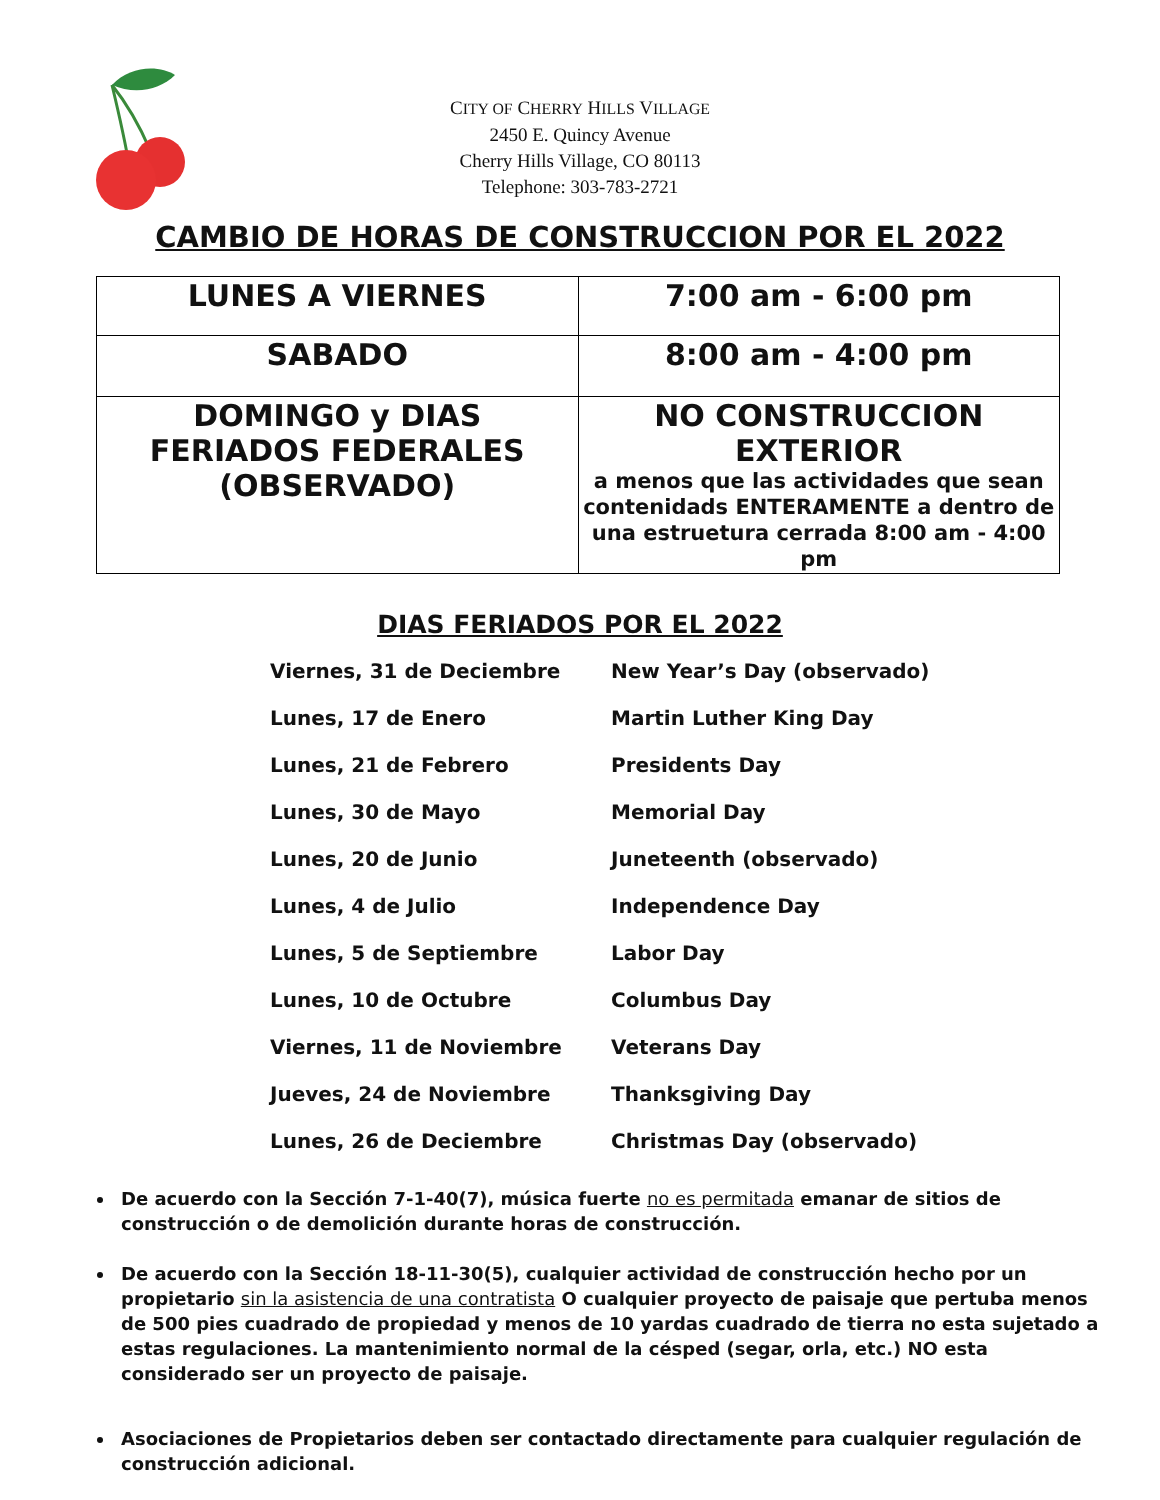CITY OF CHERRY HILLS VILLAGE
2450 E. Quincy Avenue
Cherry Hills Village, CO 80113
Telephone: 303-783-2721
CAMBIO DE HORAS DE CONSTRUCCION POR EL 2022
| LUNES A VIERNES | 7:00 am - 6:00 pm |
| SABADO | 8:00 am - 4:00 pm |
| DOMINGO y DIAS FERIADOS FEDERALES (OBSERVADO) | NO CONSTRUCCION EXTERIOR a menos que las actividades que sean contenidads ENTERAMENTE a dentro de una estruetura cerrada 8:00 am - 4:00 pm |
DIAS FERIADOS POR EL 2022
| Viernes, 31 de Deciembre | New Year’s Day (observado) |
| Lunes, 17 de Enero | Martin Luther King Day |
| Lunes, 21 de Febrero | Presidents Day |
| Lunes, 30 de Mayo | Memorial Day |
| Lunes, 20 de Junio | Juneteenth (observado) |
| Lunes, 4 de Julio | Independence Day |
| Lunes, 5 de Septiembre | Labor Day |
| Lunes, 10 de Octubre | Columbus Day |
| Viernes, 11 de Noviembre | Veterans Day |
| Jueves, 24 de Noviembre | Thanksgiving Day |
| Lunes, 26 de Deciembre | Christmas Day (observado) |
De acuerdo con la Sección 7-1-40(7), música fuerte no es permitada emanar de sitios de construcción o de demolición durante horas de construcción.
De acuerdo con la Sección 18-11-30(5), cualquier actividad de construcción hecho por un propietario sin la asistencia de una contratista O cualquier proyecto de paisaje que pertuba menos de 500 pies cuadrado de propiedad y menos de 10 yardas cuadrado de tierra no esta sujetado a estas regulaciones. La mantenimiento normal de la césped (segar, orla, etc.) NO esta considerado ser un proyecto de paisaje.
Asociaciones de Propietarios deben ser contactado directamente para cualquier regulación de construcción adicional.